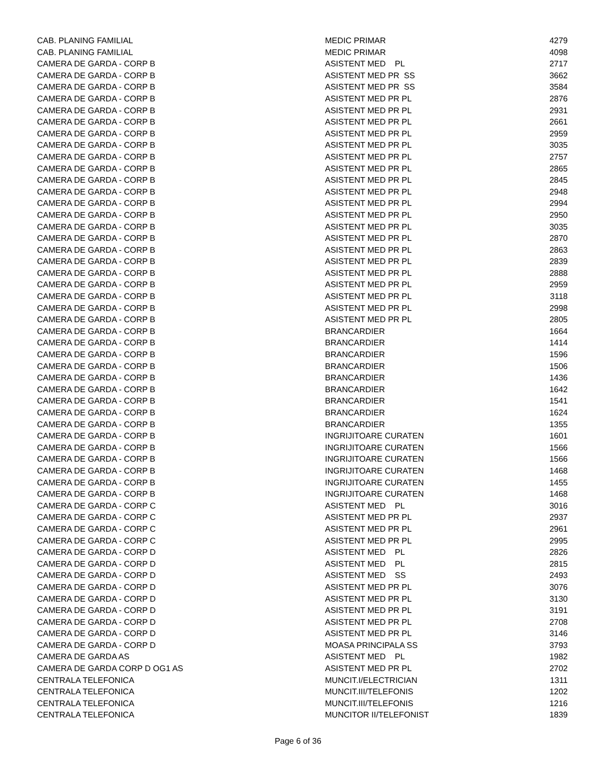| CAB. PLANING FAMILIAL | MEDIC PRIMAR | 4279 |
| CAB. PLANING FAMILIAL | MEDIC PRIMAR | 4098 |
| CAMERA DE GARDA - CORP B | ASISTENT MED PL | 2717 |
| CAMERA DE GARDA - CORP B | ASISTENT MED PR SS | 3662 |
| CAMERA DE GARDA - CORP B | ASISTENT MED PR SS | 3584 |
| CAMERA DE GARDA - CORP B | ASISTENT MED PR PL | 2876 |
| CAMERA DE GARDA - CORP B | ASISTENT MED PR PL | 2931 |
| CAMERA DE GARDA - CORP B | ASISTENT MED PR PL | 2661 |
| CAMERA DE GARDA - CORP B | ASISTENT MED PR PL | 2959 |
| CAMERA DE GARDA - CORP B | ASISTENT MED PR PL | 3035 |
| CAMERA DE GARDA - CORP B | ASISTENT MED PR PL | 2757 |
| CAMERA DE GARDA - CORP B | ASISTENT MED PR PL | 2865 |
| CAMERA DE GARDA - CORP B | ASISTENT MED PR PL | 2845 |
| CAMERA DE GARDA - CORP B | ASISTENT MED PR PL | 2948 |
| CAMERA DE GARDA - CORP B | ASISTENT MED PR PL | 2994 |
| CAMERA DE GARDA - CORP B | ASISTENT MED PR PL | 2950 |
| CAMERA DE GARDA - CORP B | ASISTENT MED PR PL | 3035 |
| CAMERA DE GARDA - CORP B | ASISTENT MED PR PL | 2870 |
| CAMERA DE GARDA - CORP B | ASISTENT MED PR PL | 2863 |
| CAMERA DE GARDA - CORP B | ASISTENT MED PR PL | 2839 |
| CAMERA DE GARDA - CORP B | ASISTENT MED PR PL | 2888 |
| CAMERA DE GARDA - CORP B | ASISTENT MED PR PL | 2959 |
| CAMERA DE GARDA - CORP B | ASISTENT MED PR PL | 3118 |
| CAMERA DE GARDA - CORP B | ASISTENT MED PR PL | 2998 |
| CAMERA DE GARDA - CORP B | ASISTENT MED PR PL | 2805 |
| CAMERA DE GARDA - CORP B | BRANCARDIER | 1664 |
| CAMERA DE GARDA - CORP B | BRANCARDIER | 1414 |
| CAMERA DE GARDA - CORP B | BRANCARDIER | 1596 |
| CAMERA DE GARDA - CORP B | BRANCARDIER | 1506 |
| CAMERA DE GARDA - CORP B | BRANCARDIER | 1436 |
| CAMERA DE GARDA - CORP B | BRANCARDIER | 1642 |
| CAMERA DE GARDA - CORP B | BRANCARDIER | 1541 |
| CAMERA DE GARDA - CORP B | BRANCARDIER | 1624 |
| CAMERA DE GARDA - CORP B | BRANCARDIER | 1355 |
| CAMERA DE GARDA - CORP B | INGRIJITOARE CURATEN | 1601 |
| CAMERA DE GARDA - CORP B | INGRIJITOARE CURATEN | 1566 |
| CAMERA DE GARDA - CORP B | INGRIJITOARE CURATEN | 1566 |
| CAMERA DE GARDA - CORP B | INGRIJITOARE CURATEN | 1468 |
| CAMERA DE GARDA - CORP B | INGRIJITOARE CURATEN | 1455 |
| CAMERA DE GARDA - CORP B | INGRIJITOARE CURATEN | 1468 |
| CAMERA DE GARDA - CORP C | ASISTENT MED PL | 3016 |
| CAMERA DE GARDA - CORP C | ASISTENT MED PR PL | 2937 |
| CAMERA DE GARDA - CORP C | ASISTENT MED PR PL | 2961 |
| CAMERA DE GARDA - CORP C | ASISTENT MED PR PL | 2995 |
| CAMERA DE GARDA - CORP D | ASISTENT MED PL | 2826 |
| CAMERA DE GARDA - CORP D | ASISTENT MED PL | 2815 |
| CAMERA DE GARDA - CORP D | ASISTENT MED SS | 2493 |
| CAMERA DE GARDA - CORP D | ASISTENT MED PR PL | 3076 |
| CAMERA DE GARDA - CORP D | ASISTENT MED PR PL | 3130 |
| CAMERA DE GARDA - CORP D | ASISTENT MED PR PL | 3191 |
| CAMERA DE GARDA - CORP D | ASISTENT MED PR PL | 2708 |
| CAMERA DE GARDA - CORP D | ASISTENT MED PR PL | 3146 |
| CAMERA DE GARDA - CORP D | MOASA PRINCIPALA SS | 3793 |
| CAMERA DE GARDA AS | ASISTENT MED PL | 1982 |
| CAMERA DE GARDA CORP D OG1 AS | ASISTENT MED PR PL | 2702 |
| CENTRALA TELEFONICA | MUNCIT.I/ELECTRICIAN | 1311 |
| CENTRALA TELEFONICA | MUNCIT.III/TELEFONIS | 1202 |
| CENTRALA TELEFONICA | MUNCIT.III/TELEFONIS | 1216 |
| CENTRALA TELEFONICA | MUNCITOR II/TELEFONIST | 1839 |
Page 6 of 36